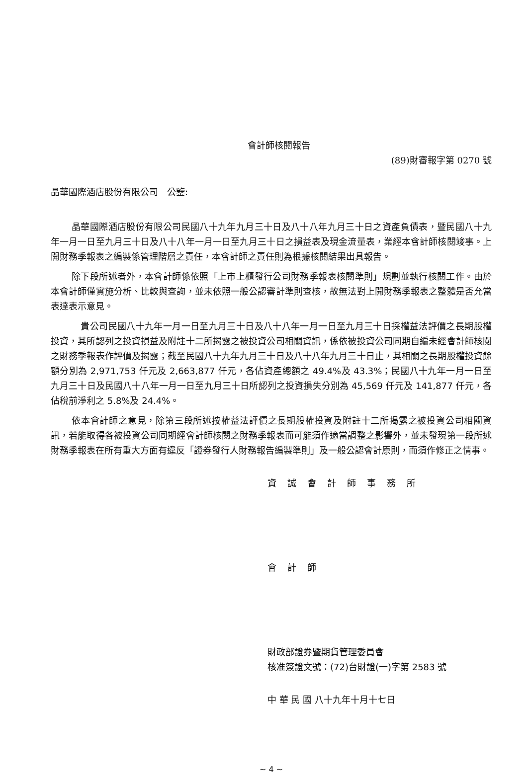會計師核閱報告
(89)財審報字第 0270 號
晶華國際酒店股份有限公司　公鑒:
晶華國際酒店股份有限公司民國八十九年九月三十日及八十八年九月三十日之資產負債表，暨民國八十九年一月一日至九月三十日及八十八年一月一日至九月三十日之損益表及現金流量表，業經本會計師核閱竣事。上開財務季報表之編製係管理階層之責任，本會計師之責任則為根據核閱結果出具報告。
除下段所述者外，本會計師係依照「上市上櫃發行公司財務季報表核閱準則」規劃並執行核閱工作。由於本會計師僅實施分析、比較與查詢，並未依照一般公認審計準則查核，故無法對上開財務季報表之整體是否允當表達表示意見。
　貴公司民國八十九年一月一日至九月三十日及八十八年一月一日至九月三十日採權益法評價之長期股權投資，其所認列之投資損益及附註十二所揭露之被投資公司相關資訊，係依被投資公司同期自編未經會計師核閱之財務季報表作評價及揭露；截至民國八十九年九月三十日及八十八年九月三十日止，其相關之長期股權投資餘額分別為 2,971,753 仟元及 2,663,877 仟元，各佔資產總額之 49.4%及 43.3%；民國八十九年一月一日至九月三十日及民國八十八年一月一日至九月三十日所認列之投資損失分別為 45,569 仟元及 141,877 仟元，各佔稅前淨利之 5.8%及 24.4%。
依本會計師之意見，除第三段所述按權益法評價之長期股權投資及附註十二所揭露之被投資公司相關資訊，若能取得各被投資公司同期經會計師核閱之財務季報表而可能須作適當調整之影響外，並未發現第一段所述財務季報表在所有重大方面有違反「證券發行人財務報告編製準則」及一般公認會計原則，而須作修正之情事。
資誠會計師事務所
會計師
財政部證券暨期貨管理委員會
核准簽證文號：(72)台財證(一)字第 2583 號
中 華 民 國 八十九年十月十七日
~ 4 ~